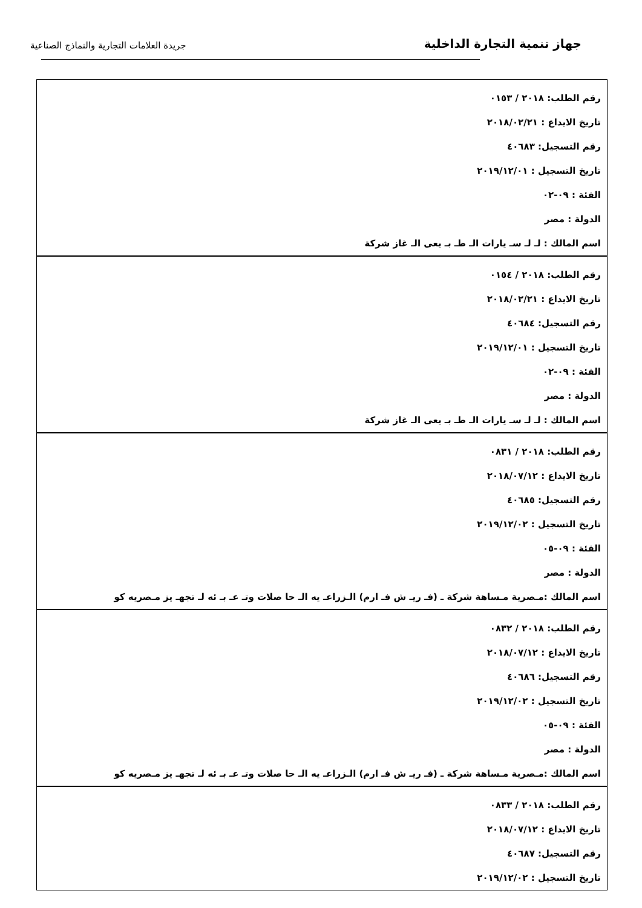جهاز تنمية التجارة الداخلية
جريدة العلامات التجارية والنماذج الصناعية
| رقم الطلب: ٢٠١٨ / ٠١٥٣ تاريخ الايداع : ٢٠١٨/٠٢/٢١ رقم التسجيل: ٤٠٦٨٣ تاريخ التسجيل : ٢٠١٩/١٢/٠١ الفئة : ٠٩-٠٢ الدولة : مصر اسم المالك : لـ لـ سـ يارات الـ طـ بـ يعى الـ غاز شركة |
| رقم الطلب: ٢٠١٨ / ٠١٥٤ تاريخ الايداع : ٢٠١٨/٠٢/٢١ رقم التسجيل: ٤٠٦٨٤ تاريخ التسجيل : ٢٠١٩/١٢/٠١ الفئة : ٠٩-٠٢ الدولة : مصر اسم المالك : لـ لـ سـ يارات الـ طـ بـ يعى الـ غاز شركة |
| رقم الطلب: ٢٠١٨ / ٠٨٣١ تاريخ الايداع : ٢٠١٨/٠٧/١٢ رقم التسجيل: ٤٠٦٨٥ تاريخ التسجيل : ٢٠١٩/١٢/٠٢ الفئة : ٠٩-٠٥ الدولة : مصر اسم المالك :مـصرية مـساهة شركة ـ (فـ ريـ ش فـ ارم) الـزراعـ يه الـ حا صلات وتـ عـ بـ ئه لـ تجهـ يز مـصريه كو |
| رقم الطلب: ٢٠١٨ / ٠٨٣٢ تاريخ الايداع : ٢٠١٨/٠٧/١٢ رقم التسجيل: ٤٠٦٨٦ تاريخ التسجيل : ٢٠١٩/١٢/٠٢ الفئة : ٠٩-٠٥ الدولة : مصر اسم المالك :مـصرية مـساهة شركة ـ (فـ ريـ ش فـ ارم) الـزراعـ يه الـ حا صلات وتـ عـ بـ ئه لـ تجهـ يز مـصريه كو |
| رقم الطلب: ٢٠١٨ / ٠٨٣٣ تاريخ الايداع : ٢٠١٨/٠٧/١٢ رقم التسجيل: ٤٠٦٨٧ تاريخ التسجيل : ٢٠١٩/١٢/٠٢ |